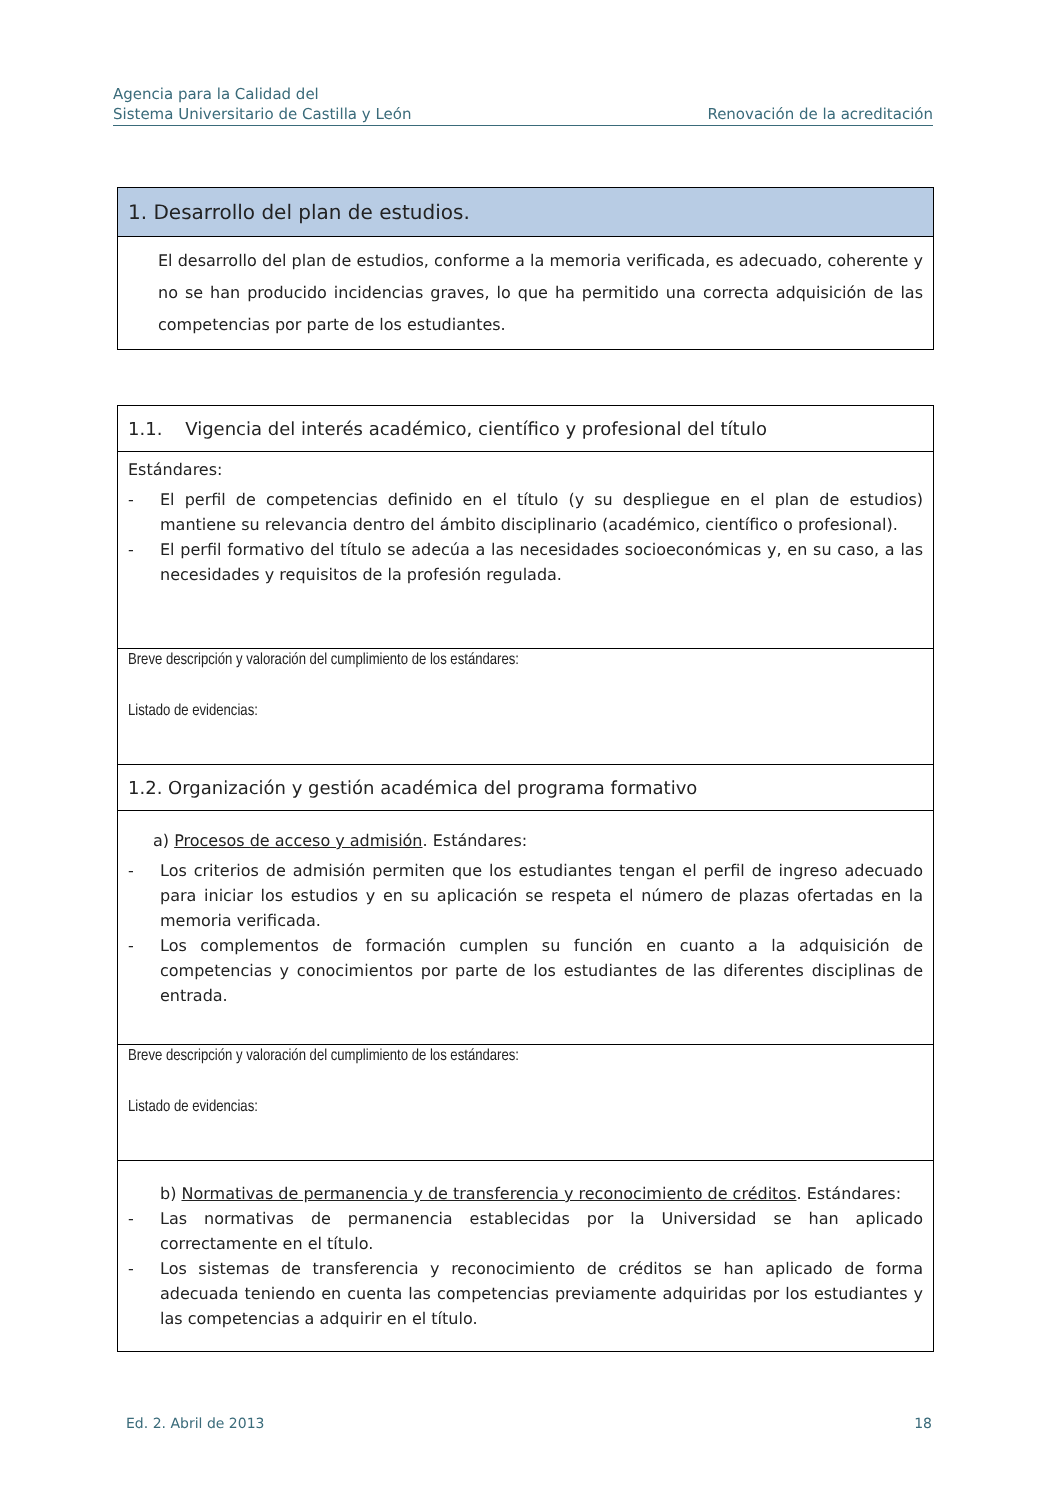Agencia para la Calidad del
Sistema Universitario de Castilla y León
Renovación de la acreditación
1. Desarrollo del plan de estudios.
El desarrollo del plan de estudios, conforme a la memoria verificada, es adecuado, coherente y no se han producido incidencias graves, lo que ha permitido una correcta adquisición de las competencias por parte de los estudiantes.
1.1. Vigencia del interés académico, científico y profesional del título
Estándares:
- El perfil de competencias definido en el título (y su despliegue en el plan de estudios) mantiene su relevancia dentro del ámbito disciplinario (académico, científico o profesional).
- El perfil formativo del título se adecúa a las necesidades socioeconómicas y, en su caso, a las necesidades y requisitos de la profesión regulada.
Breve descripción y valoración del cumplimiento de los estándares:
Listado de evidencias:
1.2. Organización y gestión académica del programa formativo
a) Procesos de acceso y admisión. Estándares:
- Los criterios de admisión permiten que los estudiantes tengan el perfil de ingreso adecuado para iniciar los estudios y en su aplicación se respeta el número de plazas ofertadas en la memoria verificada.
- Los complementos de formación cumplen su función en cuanto a la adquisición de competencias y conocimientos por parte de los estudiantes de las diferentes disciplinas de entrada.
Breve descripción y valoración del cumplimiento de los estándares:
Listado de evidencias:
b) Normativas de permanencia y de transferencia y reconocimiento de créditos. Estándares:
- Las normativas de permanencia establecidas por la Universidad se han aplicado correctamente en el título.
- Los sistemas de transferencia y reconocimiento de créditos se han aplicado de forma adecuada teniendo en cuenta las competencias previamente adquiridas por los estudiantes y las competencias a adquirir en el título.
Ed. 2. Abril de 2013 18